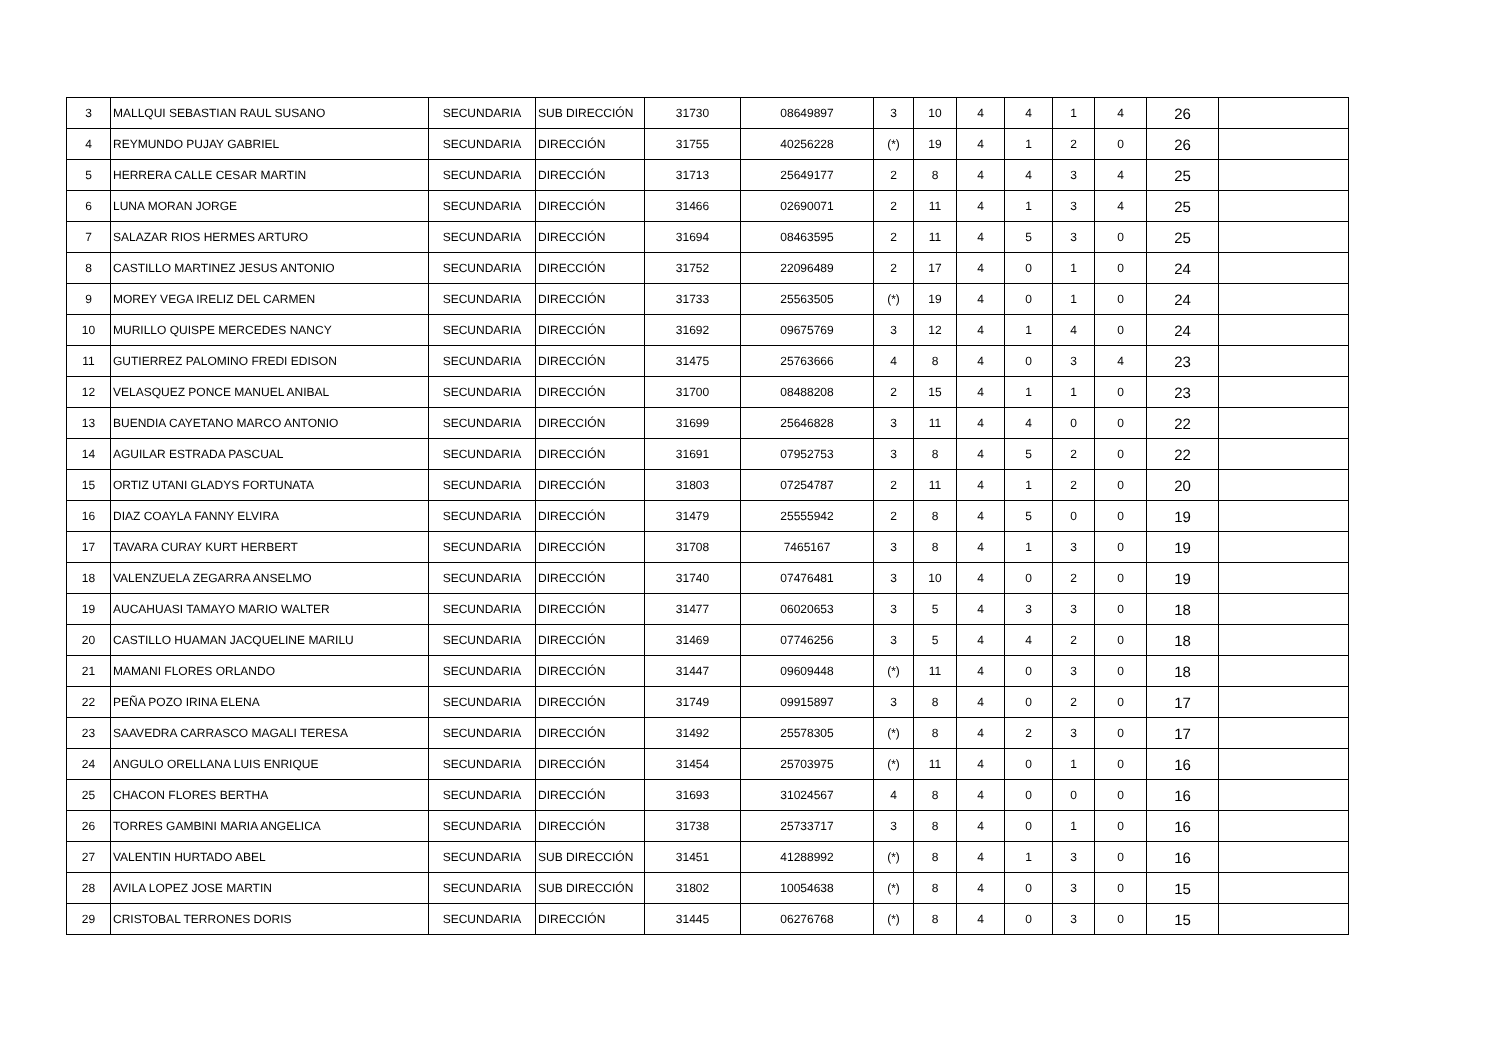| 3 | MALLQUI SEBASTIAN RAUL SUSANO | SECUNDARIA | SUB DIRECCIÓN | 31730 | 08649897 | 3 | 10 | 4 | 4 | 1 | 4 | 26 | |
| 4 | REYMUNDO PUJAY GABRIEL | SECUNDARIA | DIRECCIÓN | 31755 | 40256228 | (*) | 19 | 4 | 1 | 2 | 0 | 26 | |
| 5 | HERRERA CALLE CESAR MARTIN | SECUNDARIA | DIRECCIÓN | 31713 | 25649177 | 2 | 8 | 4 | 4 | 3 | 4 | 25 | |
| 6 | LUNA MORAN JORGE | SECUNDARIA | DIRECCIÓN | 31466 | 02690071 | 2 | 11 | 4 | 1 | 3 | 4 | 25 | |
| 7 | SALAZAR RIOS HERMES ARTURO | SECUNDARIA | DIRECCIÓN | 31694 | 08463595 | 2 | 11 | 4 | 5 | 3 | 0 | 25 | |
| 8 | CASTILLO MARTINEZ JESUS ANTONIO | SECUNDARIA | DIRECCIÓN | 31752 | 22096489 | 2 | 17 | 4 | 0 | 1 | 0 | 24 | |
| 9 | MOREY VEGA IRELIZ DEL CARMEN | SECUNDARIA | DIRECCIÓN | 31733 | 25563505 | (*) | 19 | 4 | 0 | 1 | 0 | 24 | |
| 10 | MURILLO QUISPE MERCEDES NANCY | SECUNDARIA | DIRECCIÓN | 31692 | 09675769 | 3 | 12 | 4 | 1 | 4 | 0 | 24 | |
| 11 | GUTIERREZ PALOMINO FREDI EDISON | SECUNDARIA | DIRECCIÓN | 31475 | 25763666 | 4 | 8 | 4 | 0 | 3 | 4 | 23 | |
| 12 | VELASQUEZ PONCE MANUEL ANIBAL | SECUNDARIA | DIRECCIÓN | 31700 | 08488208 | 2 | 15 | 4 | 1 | 1 | 0 | 23 | |
| 13 | BUENDIA CAYETANO MARCO ANTONIO | SECUNDARIA | DIRECCIÓN | 31699 | 25646828 | 3 | 11 | 4 | 4 | 0 | 0 | 22 | |
| 14 | AGUILAR ESTRADA PASCUAL | SECUNDARIA | DIRECCIÓN | 31691 | 07952753 | 3 | 8 | 4 | 5 | 2 | 0 | 22 | |
| 15 | ORTIZ UTANI GLADYS FORTUNATA | SECUNDARIA | DIRECCIÓN | 31803 | 07254787 | 2 | 11 | 4 | 1 | 2 | 0 | 20 | |
| 16 | DIAZ COAYLA FANNY ELVIRA | SECUNDARIA | DIRECCIÓN | 31479 | 25555942 | 2 | 8 | 4 | 5 | 0 | 0 | 19 | |
| 17 | TAVARA CURAY KURT HERBERT | SECUNDARIA | DIRECCIÓN | 31708 | 7465167 | 3 | 8 | 4 | 1 | 3 | 0 | 19 | |
| 18 | VALENZUELA ZEGARRA ANSELMO | SECUNDARIA | DIRECCIÓN | 31740 | 07476481 | 3 | 10 | 4 | 0 | 2 | 0 | 19 | |
| 19 | AUCAHUASI TAMAYO MARIO WALTER | SECUNDARIA | DIRECCIÓN | 31477 | 06020653 | 3 | 5 | 4 | 3 | 3 | 0 | 18 | |
| 20 | CASTILLO HUAMAN JACQUELINE MARILU | SECUNDARIA | DIRECCIÓN | 31469 | 07746256 | 3 | 5 | 4 | 4 | 2 | 0 | 18 | |
| 21 | MAMANI FLORES ORLANDO | SECUNDARIA | DIRECCIÓN | 31447 | 09609448 | (*) | 11 | 4 | 0 | 3 | 0 | 18 | |
| 22 | PEÑA POZO IRINA ELENA | SECUNDARIA | DIRECCIÓN | 31749 | 09915897 | 3 | 8 | 4 | 0 | 2 | 0 | 17 | |
| 23 | SAAVEDRA CARRASCO MAGALI TERESA | SECUNDARIA | DIRECCIÓN | 31492 | 25578305 | (*) | 8 | 4 | 2 | 3 | 0 | 17 | |
| 24 | ANGULO ORELLANA LUIS ENRIQUE | SECUNDARIA | DIRECCIÓN | 31454 | 25703975 | (*) | 11 | 4 | 0 | 1 | 0 | 16 | |
| 25 | CHACON FLORES BERTHA | SECUNDARIA | DIRECCIÓN | 31693 | 31024567 | 4 | 8 | 4 | 0 | 0 | 0 | 16 | |
| 26 | TORRES GAMBINI MARIA ANGELICA | SECUNDARIA | DIRECCIÓN | 31738 | 25733717 | 3 | 8 | 4 | 0 | 1 | 0 | 16 | |
| 27 | VALENTIN HURTADO ABEL | SECUNDARIA | SUB DIRECCIÓN | 31451 | 41288992 | (*) | 8 | 4 | 1 | 3 | 0 | 16 | |
| 28 | AVILA LOPEZ JOSE MARTIN | SECUNDARIA | SUB DIRECCIÓN | 31802 | 10054638 | (*) | 8 | 4 | 0 | 3 | 0 | 15 | |
| 29 | CRISTOBAL TERRONES DORIS | SECUNDARIA | DIRECCIÓN | 31445 | 06276768 | (*) | 8 | 4 | 0 | 3 | 0 | 15 | |